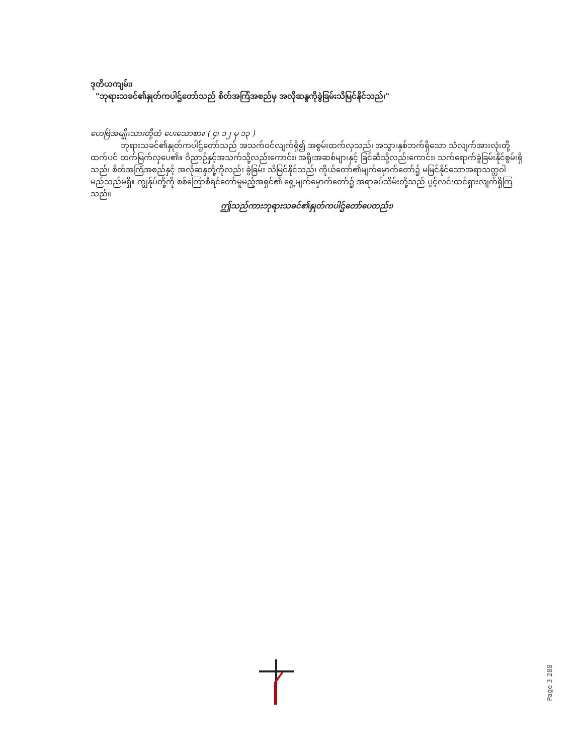ဒုတိယကျမ်း၊
"ဘုရားသခင်၏နှုတ်ကပါဌ်တော်သည် စိတ်အကြံအစည်မှ အလိုဆန္ဒကိုခွဲခြမ်းသိမြင်နိုင်သည်၊"
ဟေဗြဲအမျိုးသားတို့ထံ ပေးသောစာ။ ( ၄၊ ၁၂ မှ ၁၃ )
ဘုရားသခင်၏နှုတ်ကပါဌ်တော်သည် အသက်ဝင်လျက်ရှိ၍ အစွမ်းထက်လှသည်၊ အသွားနှစ်ဘက်ရှိသော သံလျက်အားလုံးတို့ထက်ပင် ထက်မြက်လှပေ၏။ ဝိညာဉ်နှင့်အသက်သို့လည်းကောင်း၊ အရိုးအဆစ်များနှင့် ခြင်ဆီသို့လည်းကောင်း၊ သက်ရောက်ခွဲခြမ်းနိုင်စွမ်းရှိသည်၊ စိတ်အကြံအစည်နှင့် အလိုဆန္ဒတို့ကိုလည်း ခွဲခြမ်း သိမြင်နိုင်သည်၊ ကိုယ်တော်၏မျက်မှောက်တော်၌ မမြင်နိုင်သောအရာသတ္တဝါမည်သည်မရှိ။ ကျွန်ုပ်တို့ကို စစ်ကြောစီရင်တော်မူမည့်အရှင်၏ ရှေ့မျက်မှောက်တော်၌ အရာခပ်သိမ်းတို့သည် ပွင့်လင်းထင်ရှားလျက်ရှိကြသည်။
ဤသည်ကားဘုရားသခင်၏နှုတ်ကပါဌ်တော်ပေတည်း၊
Page 3 288